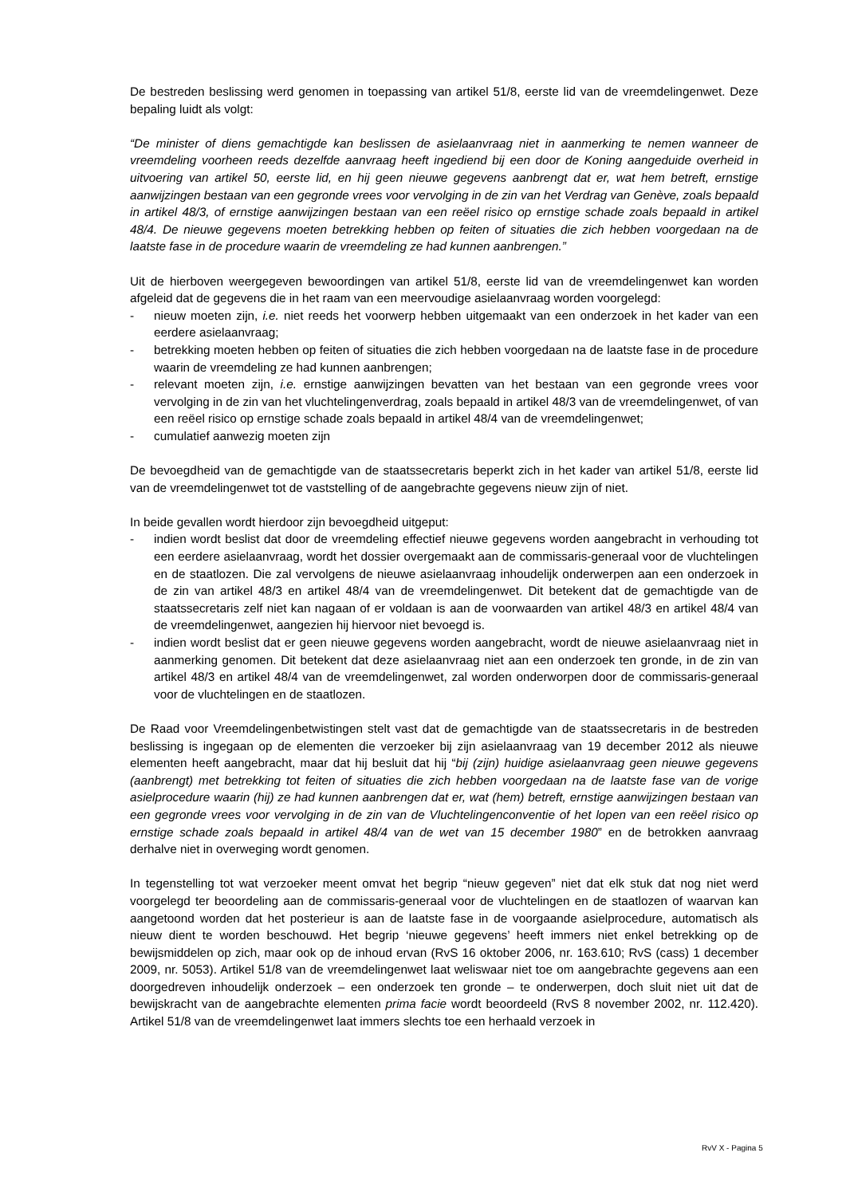De bestreden beslissing werd genomen in toepassing van artikel 51/8, eerste lid van de vreemdelingenwet. Deze bepaling luidt als volgt:
“De minister of diens gemachtigde kan beslissen de asielaanvraag niet in aanmerking te nemen wanneer de vreemdeling voorheen reeds dezelfde aanvraag heeft ingediend bij een door de Koning aangeduide overheid in uitvoering van artikel 50, eerste lid, en hij geen nieuwe gegevens aanbrengt dat er, wat hem betreft, ernstige aanwijzingen bestaan van een gegronde vrees voor vervolging in de zin van het Verdrag van Genève, zoals bepaald in artikel 48/3, of ernstige aanwijzingen bestaan van een reëel risico op ernstige schade zoals bepaald in artikel 48/4. De nieuwe gegevens moeten betrekking hebben op feiten of situaties die zich hebben voorgedaan na de laatste fase in de procedure waarin de vreemdeling ze had kunnen aanbrengen.”
Uit de hierboven weergegeven bewoordingen van artikel 51/8, eerste lid van de vreemdelingenwet kan worden afgeleid dat de gegevens die in het raam van een meervoudige asielaanvraag worden voorgelegd:
- nieuw moeten zijn, i.e. niet reeds het voorwerp hebben uitgemaakt van een onderzoek in het kader van een eerdere asielaanvraag;
- betrekking moeten hebben op feiten of situaties die zich hebben voorgedaan na de laatste fase in de procedure waarin de vreemdeling ze had kunnen aanbrengen;
- relevant moeten zijn, i.e. ernstige aanwijzingen bevatten van het bestaan van een gegronde vrees voor vervolging in de zin van het vluchtelingenverdrag, zoals bepaald in artikel 48/3 van de vreemdelingenwet, of van een reëel risico op ernstige schade zoals bepaald in artikel 48/4 van de vreemdelingenwet;
- cumulatief aanwezig moeten zijn
De bevoegdheid van de gemachtigde van de staatssecretaris beperkt zich in het kader van artikel 51/8, eerste lid van de vreemdelingenwet tot de vaststelling of de aangebrachte gegevens nieuw zijn of niet.
In beide gevallen wordt hierdoor zijn bevoegdheid uitgeput:
- indien wordt beslist dat door de vreemdeling effectief nieuwe gegevens worden aangebracht in verhouding tot een eerdere asielaanvraag, wordt het dossier overgemaakt aan de commissaris-generaal voor de vluchtelingen en de staatlozen. Die zal vervolgens de nieuwe asielaanvraag inhoudelijk onderwerpen aan een onderzoek in de zin van artikel 48/3 en artikel 48/4 van de vreemdelingenwet. Dit betekent dat de gemachtigde van de staatssecretaris zelf niet kan nagaan of er voldaan is aan de voorwaarden van artikel 48/3 en artikel 48/4 van de vreemdelingenwet, aangezien hij hiervoor niet bevoegd is.
- indien wordt beslist dat er geen nieuwe gegevens worden aangebracht, wordt de nieuwe asielaanvraag niet in aanmerking genomen. Dit betekent dat deze asielaanvraag niet aan een onderzoek ten gronde, in de zin van artikel 48/3 en artikel 48/4 van de vreemdelingenwet, zal worden onderworpen door de commissaris-generaal voor de vluchtelingen en de staatlozen.
De Raad voor Vreemdelingenbetwistingen stelt vast dat de gemachtigde van de staatssecretaris in de bestreden beslissing is ingegaan op de elementen die verzoeker bij zijn asielaanvraag van 19 december 2012 als nieuwe elementen heeft aangebracht, maar dat hij besluit dat hij “bij (zijn) huidige asielaanvraag geen nieuwe gegevens (aanbrengt) met betrekking tot feiten of situaties die zich hebben voorgedaan na de laatste fase van de vorige asielprocedure waarin (hij) ze had kunnen aanbrengen dat er, wat (hem) betreft, ernstige aanwijzingen bestaan van een gegronde vrees voor vervolging in de zin van de Vluchtelingenconventie of het lopen van een reëel risico op ernstige schade zoals bepaald in artikel 48/4 van de wet van 15 december 1980” en de betrokken aanvraag derhalve niet in overweging wordt genomen.
In tegenstelling tot wat verzoeker meent omvat het begrip “nieuw gegeven” niet dat elk stuk dat nog niet werd voorgelegd ter beoordeling aan de commissaris-generaal voor de vluchtelingen en de staatlozen of waarvan kan aangetoond worden dat het posterieur is aan de laatste fase in de voorgaande asielprocedure, automatisch als nieuw dient te worden beschouwd. Het begrip ‘nieuwe gegevens’ heeft immers niet enkel betrekking op de bewijsmiddelen op zich, maar ook op de inhoud ervan (RvS 16 oktober 2006, nr. 163.610; RvS (cass) 1 december 2009, nr. 5053). Artikel 51/8 van de vreemdelingenwet laat weliswaar niet toe om aangebrachte gegevens aan een doorgedreven inhoudelijk onderzoek – een onderzoek ten gronde – te onderwerpen, doch sluit niet uit dat de bewijskracht van de aangebrachte elementen prima facie wordt beoordeeld (RvS 8 november 2002, nr. 112.420). Artikel 51/8 van de vreemdelingenwet laat immers slechts toe een herhaald verzoek in
RvV X - Pagina 5